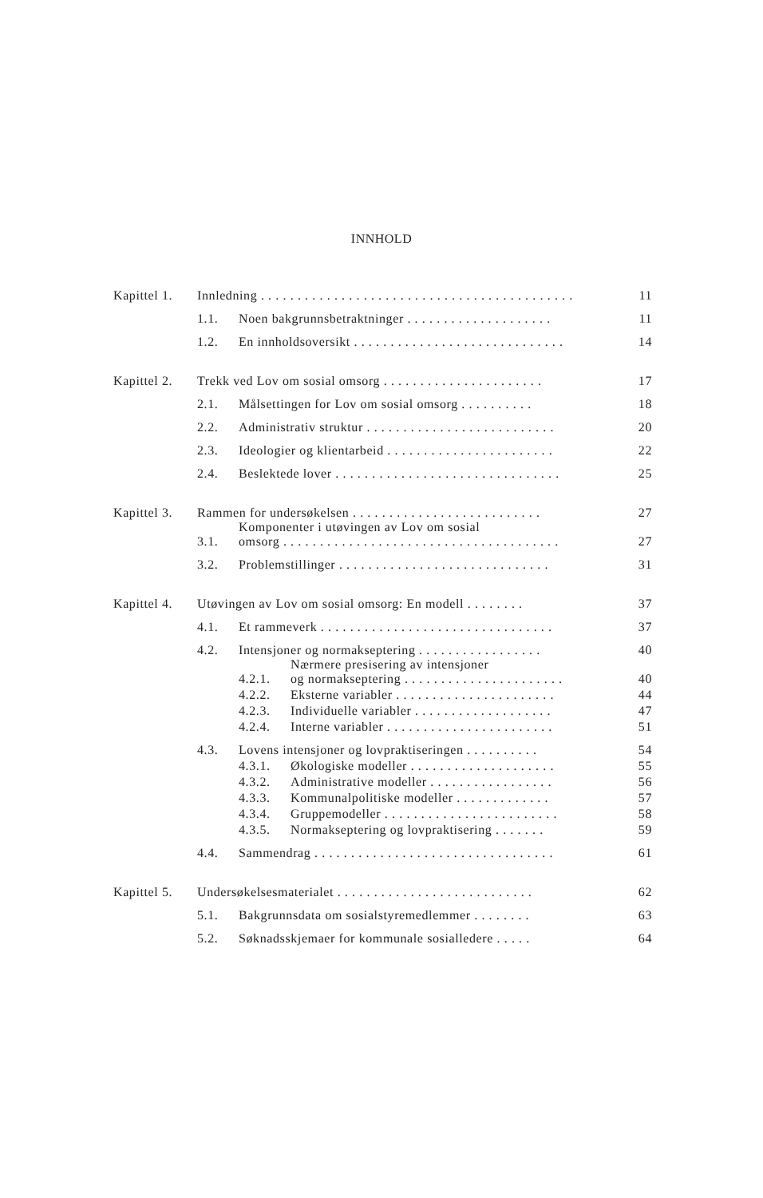INNHOLD
| Kapittel 1. | Innledning . . . . . . . . . . . . . . . . . . . . . . . . . . . . . . . . . . . . . . . . . . . | | | 11 |
| | 1.1. | Noen bakgrunnsbetraktninger . . . . . . . . . . . . . . . . . . . . | | 11 |
| | 1.2. | En innholdsoversikt . . . . . . . . . . . . . . . . . . . . . . . . . . . . . | | 14 |
| Kapittel 2. | Trekk ved Lov om sosial omsorg . . . . . . . . . . . . . . . . . . . . . . | | | 17 |
| | 2.1. | Målsettingen for Lov om sosial omsorg . . . . . . . . . . | | 18 |
| | 2.2. | Administrativ struktur . . . . . . . . . . . . . . . . . . . . . . . . . . | | 20 |
| | 2.3. | Ideologier og klientarbeid . . . . . . . . . . . . . . . . . . . . . . . | | 22 |
| | 2.4. | Beslektede lover . . . . . . . . . . . . . . . . . . . . . . . . . . . . . . . | | 25 |
| Kapittel 3. | Rammen for undersøkelsen . . . . . . . . . . . . . . . . . . . . . . . . . . | | | 27 |
| | 3.1. | Komponenter i utøvingen av Lov om sosial omsorg . . . . . . . . . . . . . . . . . . . . . . . . . . . . . . . . . . . . . . | | 27 |
| | 3.2. | Problemstillinger . . . . . . . . . . . . . . . . . . . . . . . . . . . . . | | 31 |
| Kapittel 4. | Utøvingen av Lov om sosial omsorg: En modell . . . . . . . . | | | 37 |
| | 4.1. | Et rammeverk . . . . . . . . . . . . . . . . . . . . . . . . . . . . . . . . | | 37 |
| | 4.2. | Intensjoner og normakseptering . . . . . . . . . . . . . . . . . | | 40 |
| | | 4.2.1. | Nærmere presisering av intensjoner og normakseptering . . . . . . . . . . . . . . . . . . . . . . | 40 |
| | | 4.2.2. | Eksterne variabler . . . . . . . . . . . . . . . . . . . . . . | 44 |
| | | 4.2.3. | Individuelle variabler . . . . . . . . . . . . . . . . . . . | 47 |
| | | 4.2.4. | Interne variabler . . . . . . . . . . . . . . . . . . . . . . . | 51 |
| | 4.3. | Lovens intensjoner og lovpraktiseringen . . . . . . . . . . | | 54 |
| | | 4.3.1. | Økologiske modeller . . . . . . . . . . . . . . . . . . . . | 55 |
| | | 4.3.2. | Administrative modeller . . . . . . . . . . . . . . . . . | 56 |
| | | 4.3.3. | Kommunalpolitiske modeller . . . . . . . . . . . . . | 57 |
| | | 4.3.4. | Gruppemodeller . . . . . . . . . . . . . . . . . . . . . . . . | 58 |
| | | 4.3.5. | Normakseptering og lovpraktisering . . . . . . . | 59 |
| | 4.4. | Sammendrag . . . . . . . . . . . . . . . . . . . . . . . . . . . . . . . . . | | 61 |
| Kapittel 5. | Undersøkelsesmaterialet . . . . . . . . . . . . . . . . . . . . . . . . . . . | | | 62 |
| | 5.1. | Bakgrunnsdata om sosialstyremedlemmer . . . . . . . . | | 63 |
| | 5.2. | Søknadsskjemaer for kommunale sosialledere . . . . . | | 64 |